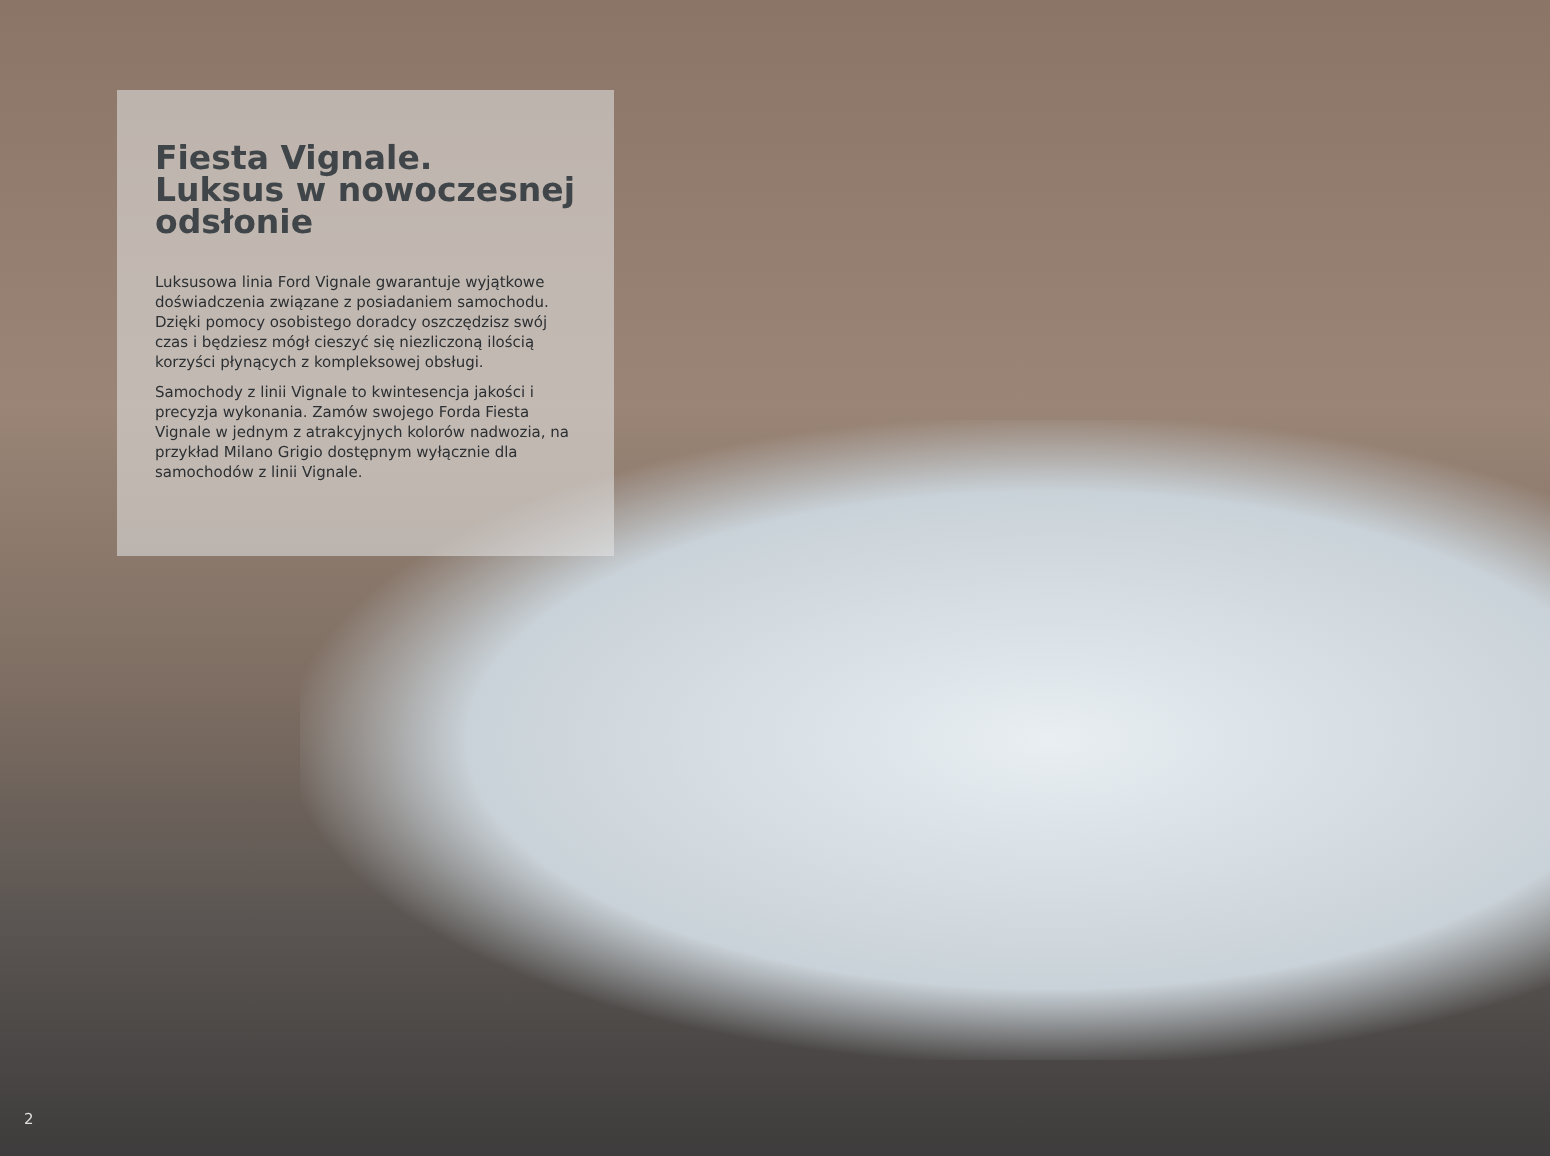Fiesta Vignale.
Luksus w nowoczesnej
odsłonie
Luksusowa linia Ford Vignale gwarantuje wyjątkowe doświadczenia związane z posiadaniem samochodu. Dzięki pomocy osobistego doradcy oszczędzisz swój czas i będziesz mógł cieszyć się niezliczoną ilością korzyści płynących z kompleksowej obsługi.
Samochody z linii Vignale to kwintesencja jakości i precyzja wykonania. Zamów swojego Forda Fiesta Vignale w jednym z atrakcyjnych kolorów nadwozia, na przykład Milano Grigio dostępnym wyłącznie dla samochodów z linii Vignale.
2